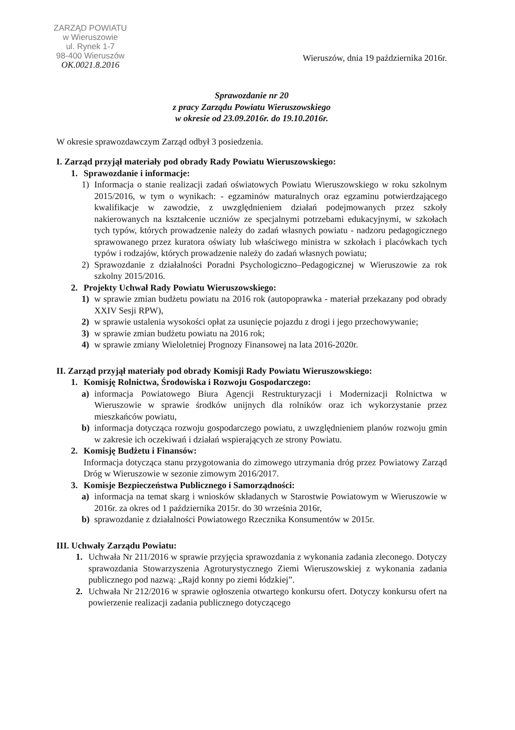ZARZĄD POWIATU
w Wieruszowie
ul. Rynek 1-7
98-400 Wieruszów
OK.0021.8.2016
Wieruszów, dnia 19 października 2016r.
Sprawozdanie nr 20
z pracy Zarządu Powiatu Wieruszowskiego
w okresie od 23.09.2016r. do 19.10.2016r.
W okresie sprawozdawczym Zarząd odbył 3 posiedzenia.
I. Zarząd przyjął materiały pod obrady Rady Powiatu Wieruszowskiego:
1. Sprawozdanie i informacje:
1) Informacja o stanie realizacji zadań oświatowych Powiatu Wieruszowskiego w roku szkolnym 2015/2016, w tym o wynikach: - egzaminów maturalnych oraz egzaminu potwierdzającego kwalifikacje w zawodzie, z uwzględnieniem działań podejmowanych przez szkoły nakierowanych na kształcenie uczniów ze specjalnymi potrzebami edukacyjnymi, w szkołach tych typów, których prowadzenie należy do zadań własnych powiatu - nadzoru pedagogicznego sprawowanego przez kuratora oświaty lub właściwego ministra w szkołach i placówkach tych typów i rodzajów, których prowadzenie należy do zadań własnych powiatu;
2) Sprawozdanie z działalności Poradni Psychologiczno–Pedagogicznej w Wieruszowie za rok szkolny 2015/2016.
2. Projekty Uchwał Rady Powiatu Wieruszowskiego:
1) w sprawie zmian budżetu powiatu na 2016 rok (autopoprawka - materiał przekazany pod obrady XXIV Sesji RPW),
2) w sprawie ustalenia wysokości opłat za usunięcie pojazdu z drogi i jego przechowywanie;
3) w sprawie zmian budżetu powiatu na 2016 rok;
4) w sprawie zmiany Wieloletniej Prognozy Finansowej na lata 2016-2020r.
II. Zarząd przyjął materiały pod obrady Komisji Rady Powiatu Wieruszowskiego:
1. Komisję Rolnictwa, Środowiska i Rozwoju Gospodarczego:
a) informacja Powiatowego Biura Agencji Restrukturyzacji i Modernizacji Rolnictwa w Wieruszowie w sprawie środków unijnych dla rolników oraz ich wykorzystanie przez mieszkańców powiatu,
b) informacja dotycząca rozwoju gospodarczego powiatu, z uwzględnieniem planów rozwoju gmin w zakresie ich oczekiwań i działań wspierających ze strony Powiatu.
2. Komisję Budżetu i Finansów:
Informacja dotycząca stanu przygotowania do zimowego utrzymania dróg przez Powiatowy Zarząd Dróg w Wieruszowie w sezonie zimowym 2016/2017.
3. Komisje Bezpieczeństwa Publicznego i Samorządności:
a) informacja na temat skarg i wniosków składanych w Starostwie Powiatowym w Wieruszowie w 2016r. za okres od 1 października 2015r. do 30 września 2016r,
b) sprawozdanie z działalności Powiatowego Rzecznika Konsumentów w 2015r.
III. Uchwały Zarządu Powiatu:
1. Uchwała Nr 211/2016 w sprawie przyjęcia sprawozdania z wykonania zadania zleconego. Dotyczy sprawozdania Stowarzyszenia Agroturystycznego Ziemi Wieruszowskiej z wykonania zadania publicznego pod nazwą: „Rajd konny po ziemi łódzkiej”.
2. Uchwała Nr 212/2016 w sprawie ogłoszenia otwartego konkursu ofert. Dotyczy konkursu ofert na powierzenie realizacji zadania publicznego dotyczącego